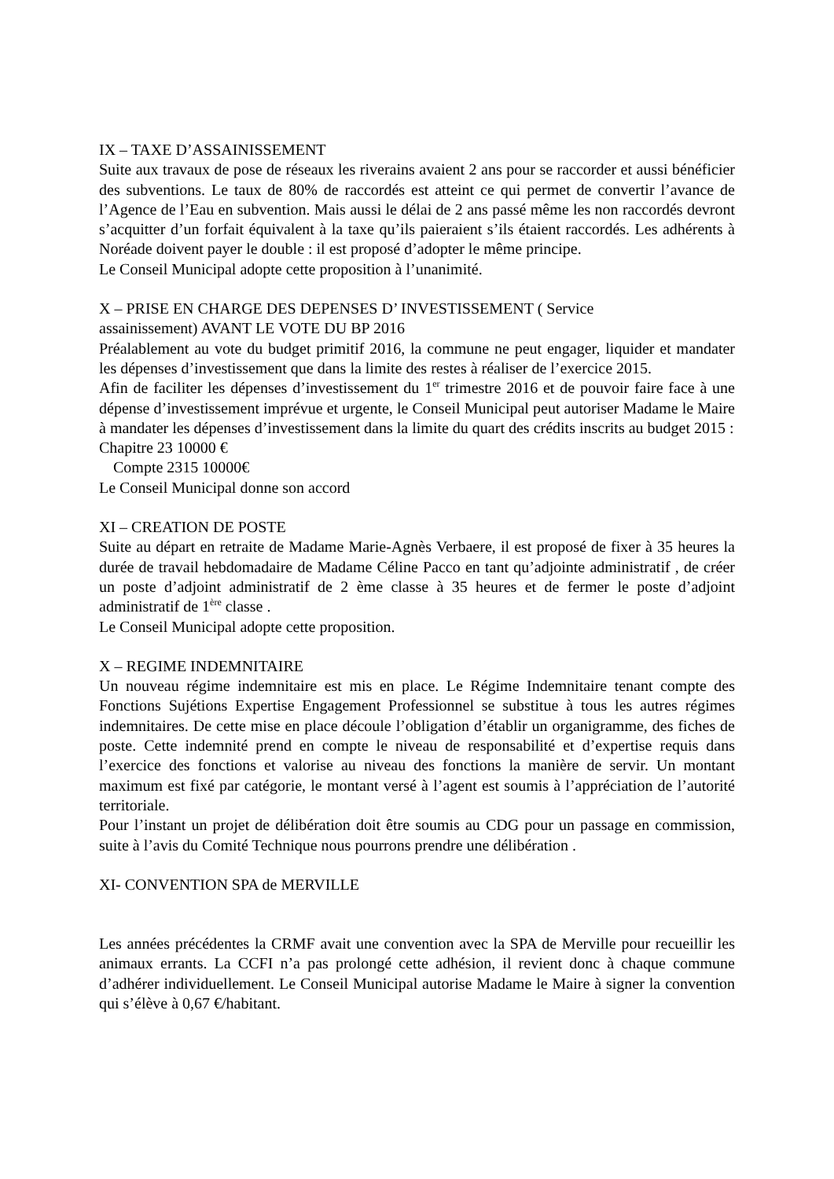IX – TAXE D’ASSAINISSEMENT
Suite aux travaux de pose de réseaux les riverains avaient 2 ans pour se raccorder et aussi bénéficier des subventions. Le taux de 80% de raccordés est atteint ce qui permet de convertir l’avance de l’Agence de l’Eau en subvention. Mais aussi le délai de 2 ans passé même les non raccordés devront s’acquitter d’un forfait équivalent à la taxe qu’ils paieraient s’ils étaient raccordés. Les adhérents à Noréade doivent payer le double : il est proposé d’adopter le même principe.
Le Conseil Municipal adopte cette proposition à l’unanimité.
X – PRISE EN CHARGE DES DEPENSES D’ INVESTISSEMENT ( Service
assainissement) AVANT LE VOTE DU BP 2016
Préalablement au vote du budget primitif 2016, la commune ne peut engager, liquider et mandater les dépenses d’investissement que dans la limite des restes à réaliser de l’exercice 2015.
Afin de faciliter les dépenses d’investissement du 1<sup>er</sup> trimestre 2016 et de pouvoir faire face à une dépense d’investissement imprévue et urgente, le Conseil Municipal peut autoriser Madame le Maire à mandater les dépenses d’investissement dans la limite du quart des crédits inscrits au budget 2015 :
Chapitre 23 10000 €
Compte 2315 10000€
Le Conseil Municipal donne son accord
XI – CREATION DE POSTE
Suite au départ en retraite de Madame Marie-Agnès Verbaere, il est proposé de fixer à 35 heures la durée de travail hebdomadaire de Madame Céline Pacco en tant qu’adjointe administratif , de créer un poste d’adjoint administratif de 2 ème classe à 35 heures et de fermer le poste d’adjoint administratif de 1<sup>ère</sup> classe .
Le Conseil Municipal adopte cette proposition.
X – REGIME INDEMNITAIRE
Un nouveau régime indemnitaire est mis en place. Le Régime Indemnitaire tenant compte des Fonctions Sujétions Expertise Engagement Professionnel se substitue à tous les autres régimes indemnitaires. De cette mise en place découle l’obligation d’établir un organigramme, des fiches de poste. Cette indemnité prend en compte le niveau de responsabilité et d’expertise requis dans l’exercice des fonctions et valorise au niveau des fonctions la manière de servir. Un montant maximum est fixé par catégorie, le montant versé à l’agent est soumis à l’appréciation de l’autorité territoriale.
Pour l’instant un projet de délibération doit être soumis au CDG pour un passage en commission, suite à l’avis du Comité Technique nous pourrons prendre une délibération .
XI- CONVENTION SPA de MERVILLE
Les années précédentes la CRMF avait une convention avec la SPA de Merville pour recueillir les animaux errants. La CCFI n’a pas prolongé cette adhésion, il revient donc à chaque commune d’adhérer individuellement. Le Conseil Municipal autorise Madame le Maire à signer la convention qui s’élève à 0,67 €/habitant.